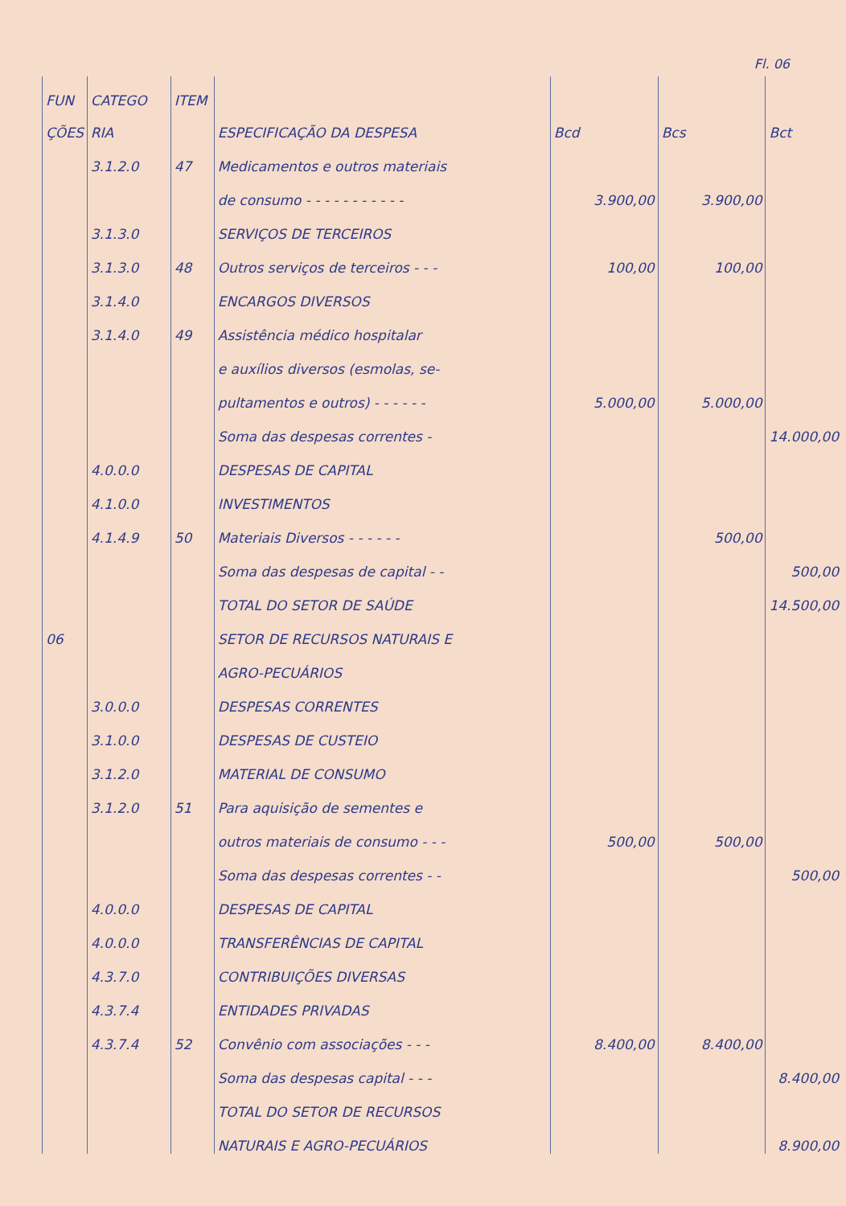Fl. 06
| FUN | CATEGO | ITEM | | | | |
| --- | --- | --- | --- | --- | --- | --- |
| ÇÕES | RIA | | ESPECIFICAÇÃO DA DESPESA | Bcd | Bcs | Bct |
| | 3.1.2.0 | 47 | Medicamentos e outros materiais | | | |
| | | | de consumo - - - - - - - - - - - | 3.900,00 | 3.900,00 | |
| | 3.1.3.0 | | SERVIÇOS DE TERCEIROS | | | |
| | 3.1.3.0 | 48 | Outros serviços de terceiros - - - | 100,00 | 100,00 | |
| | 3.1.4.0 | | ENCARGOS DIVERSOS | | | |
| | 3.1.4.0 | 49 | Assistência médico hospitalar | | | |
| | | | e auxílios diversos (esmolas, se- | | | |
| | | | pultamentos e outros) - - - - - - | 5.000,00 | 5.000,00 | |
| | | | Soma das despesas correntes - | | | 14.000,00 |
| | 4.0.0.0 | | DESPESAS DE CAPITAL | | | |
| | 4.1.0.0 | | INVESTIMENTOS | | | |
| | 4.1.4.9 | 50 | Materiais Diversos - - - - - - | | 500,00 | |
| | | | Soma das despesas de capital - - | | | 500,00 |
| | | | TOTAL DO SETOR DE SAÚDE | | | 14.500,00 |
| 06 | | | SETOR DE RECURSOS NATURAIS E | | | |
| | | | AGRO-PECUÁRIOS | | | |
| | 3.0.0.0 | | DESPESAS CORRENTES | | | |
| | 3.1.0.0 | | DESPESAS DE CUSTEIO | | | |
| | 3.1.2.0 | | MATERIAL DE CONSUMO | | | |
| | 3.1.2.0 | 51 | Para aquisição de sementes e | | | |
| | | | outros materiais de consumo - - - | 500,00 | 500,00 | |
| | | | Soma das despesas correntes - - | | | 500,00 |
| | 4.0.0.0 | | DESPESAS DE CAPITAL | | | |
| | 4.0.0.0 | | TRANSFERÊNCIAS DE CAPITAL | | | |
| | 4.3.7.0 | | CONTRIBUIÇÕES DIVERSAS | | | |
| | 4.3.7.4 | | ENTIDADES PRIVADAS | | | |
| | 4.3.7.4 | 52 | Convênio com associações - - - | 8.400,00 | 8.400,00 | |
| | | | Soma das despesas capital - - - | | | 8.400,00 |
| | | | TOTAL DO SETOR DE RECURSOS | | | |
| | | | NATURAIS E AGRO-PECUÁRIOS | | | 8.900,00 |